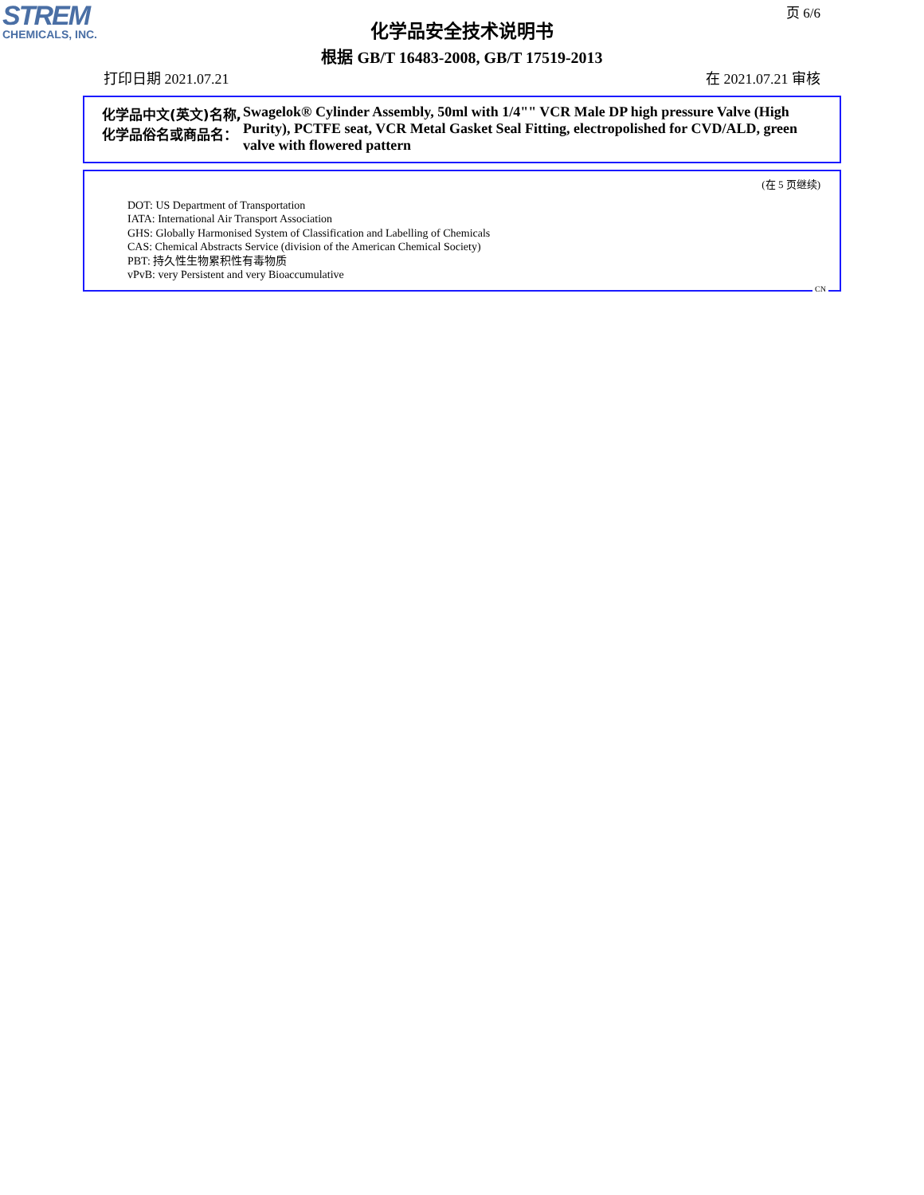STREM
CHEMICALS, INC.
页 6/6
化学品安全技术说明书
根据 GB/T 16483-2008, GB/T 17519-2013
打印日期 2021.07.21 在 2021.07.21 审核
化学品中文(英文)名称, 化学品俗名或商品名：
Swagelok® Cylinder Assembly, 50ml with 1/4"" VCR Male DP high pressure Valve (High Purity), PCTFE seat, VCR Metal Gasket Seal Fitting, electropolished for CVD/ALD, green valve with flowered pattern
(在 5 页继续)
DOT: US Department of Transportation
IATA: International Air Transport Association
GHS: Globally Harmonised System of Classification and Labelling of Chemicals
CAS: Chemical Abstracts Service (division of the American Chemical Society)
PBT: 持久性生物累积性有毒物质
vPvB: very Persistent and very Bioaccumulative
CN